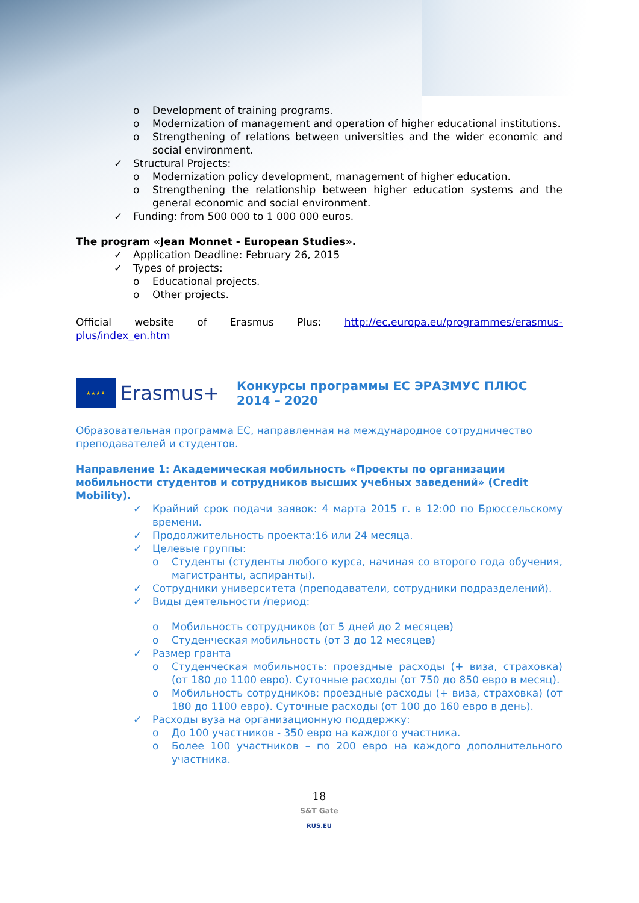o Development of training programs.
o Modernization of management and operation of higher educational institutions.
o Strengthening of relations between universities and the wider economic and social environment.
✓ Structural Projects:
o Modernization policy development, management of higher education.
o Strengthening the relationship between higher education systems and the general economic and social environment.
✓ Funding: from 500 000 to 1 000 000 euros.
The program «Jean Monnet - European Studies».
✓ Application Deadline: February 26, 2015
✓ Types of projects:
o Educational projects.
o Other projects.
Official website of Erasmus Plus: http://ec.europa.eu/programmes/erasmus-plus/index_en.htm
★★★★
Erasmus+
Конкурсы программы ЕС ЭРАЗМУС ПЛЮС 2014 – 2020
Образовательная программа ЕС, направленная на международное сотрудничество преподавателей и студентов.
Направление 1: Академическая мобильность «Проекты по организации мобильности студентов и сотрудников высших учебных заведений» (Credit Mobility).
✓ Крайний срок подачи заявок: 4 марта 2015 г. в 12:00 по Брюссельскому времени.
✓ Продолжительность проекта:16 или 24 месяца.
✓ Целевые группы:
o Студенты (студенты любого курса, начиная со второго года обучения, магистранты, аспиранты).
✓ Сотрудники университета (преподаватели, сотрудники подразделений).
✓ Виды деятельности /период:
o Мобильность сотрудников (от 5 дней до 2 месяцев)
o Студенческая мобильность (от 3 до 12 месяцев)
✓ Размер гранта
o Студенческая мобильность: проездные расходы (+ виза, страховка) (от 180 до 1100 евро). Суточные расходы (от 750 до 850 евро в месяц).
o Мобильность сотрудников: проездные расходы (+ виза, страховка) (от 180 до 1100 евро). Суточные расходы (от 100 до 160 евро в день).
✓ Расходы вуза на организационную поддержку:
o До 100 участников - 350 евро на каждого участника.
o Более 100 участников – по 200 евро на каждого дополнительного участника.
18
S&T Gate
RUS.EU